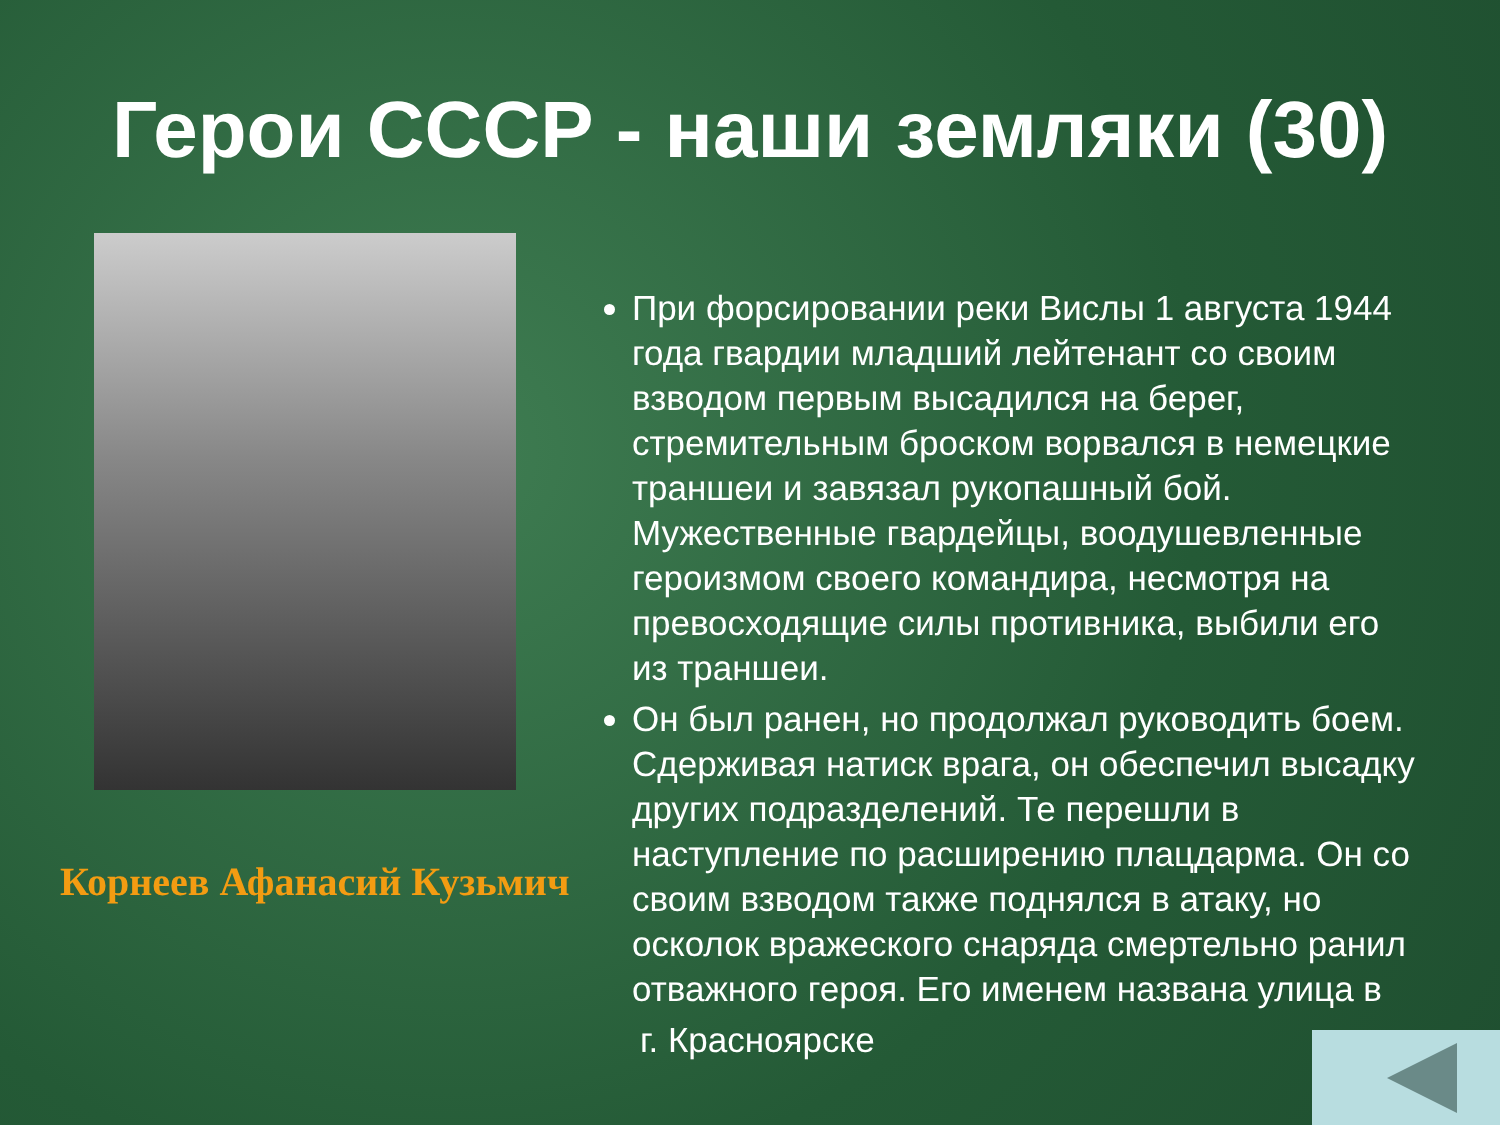Герои СССР - наши земляки (30)
Корнеев Афанасий Кузьмич
При форсировании реки Вислы 1 августа 1944 года гвардии младший лейтенант со своим взводом первым высадился на берег, стремительным броском ворвался в немецкие траншеи и завязал рукопашный бой. Мужественные гвардейцы, воодушевленные героизмом своего командира, несмотря на превосходящие силы противника, выбили его из траншеи.
Он был ранен, но продолжал руководить боем. Сдерживая натиск врага, он обеспечил высадку других подразделений. Те перешли в наступление по расширению плацдарма. Он со своим взводом также поднялся в атаку, но осколок вражеского снаряда смертельно ранил отважного героя. Его именем названа улица в
г. Красноярске